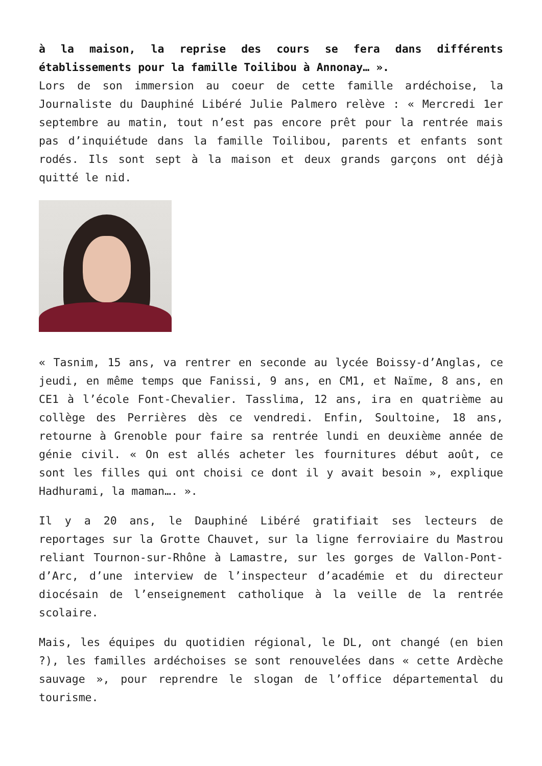à la maison, la reprise des cours se fera dans différents établissements pour la famille Toilibou à Annonay… ».
Lors de son immersion au coeur de cette famille ardéchoise, la Journaliste du Dauphiné Libéré Julie Palmero relève : « Mercredi 1er septembre au matin, tout n’est pas encore prêt pour la rentrée mais pas d’inquiétude dans la famille Toilibou, parents et enfants sont rodés. Ils sont sept à la maison et deux grands garçons ont déjà quitté le nid.
« Tasnim, 15 ans, va rentrer en seconde au lycée Boissy-d’Anglas, ce jeudi, en même temps que Fanissi, 9 ans, en CM1, et Naïme, 8 ans, en CE1 à l’école Font-Chevalier. Tasslima, 12 ans, ira en quatrième au collège des Perrières dès ce vendredi. Enfin, Soultoine, 18 ans, retourne à Grenoble pour faire sa rentrée lundi en deuxième année de génie civil. « On est allés acheter les fournitures début août, ce sont les filles qui ont choisi ce dont il y avait besoin », explique Hadhurami, la maman…. ».
Il y a 20 ans, le Dauphiné Libéré gratifiait ses lecteurs de reportages sur la Grotte Chauvet, sur la ligne ferroviaire du Mastrou reliant Tournon-sur-Rhône à Lamastre, sur les gorges de Vallon-Pont-d’Arc, d’une interview de l’inspecteur d’académie et du directeur diocésain de l’enseignement catholique à la veille de la rentrée scolaire.
Mais, les équipes du quotidien régional, le DL, ont changé (en bien ?), les familles ardéchoises se sont renouvelées dans « cette Ardèche sauvage », pour reprendre le slogan de l’office départemental du tourisme.